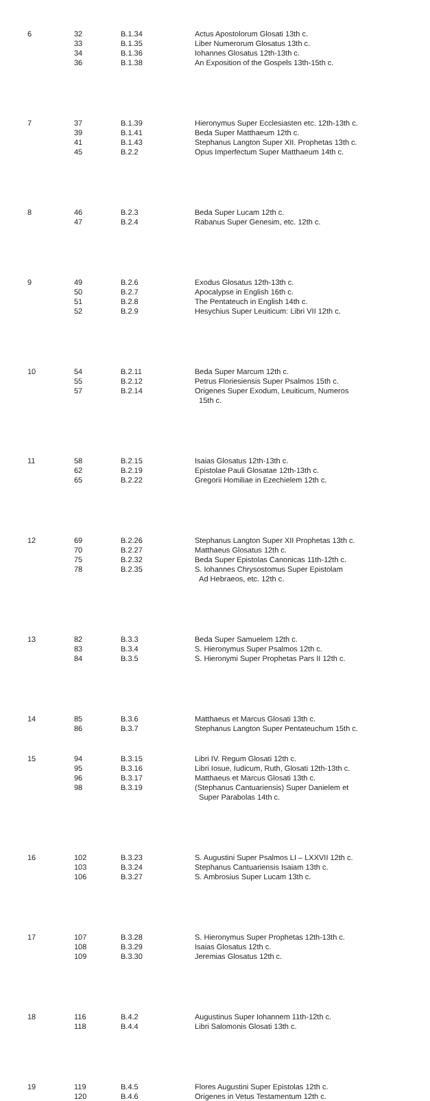| 6 | 32 33 34 36 | B.1.34 B.1.35 B.1.36 B.1.38 | Actus Apostolorum Glosati 13th c. Liber Numerorum Glosatus 13th c. Iohannes Glosatus 12th-13th c. An Exposition of the Gospels 13th-15th c. |
| 7 | 37 39 41 45 | B.1.39 B.1.41 B.1.43 B.2.2 | Hieronymus Super Ecclesiasten etc. 12th-13th c. Beda Super Matthaeum 12th c. Stephanus Langton Super XII. Prophetas 13th c. Opus Imperfectum Super Matthaeum 14th c. |
| 8 | 46 47 | B.2.3 B.2.4 | Beda Super Lucam 12th c. Rabanus Super Genesim, etc. 12th c. |
| 9 | 49 50 51 52 | B.2.6 B.2.7 B.2.8 B.2.9 | Exodus Glosatus 12th-13th c. Apocalypse in English 16th c. The Pentateuch in English 14th c. Hesychius Super Leuiticum: Libri VII 12th c. |
| 10 | 54 55 57 | B.2.11 B.2.12 B.2.14 | Beda Super Marcum 12th c. Petrus Floriesiensis Super Psalmos 15th c. Origenes Super Exodum, Leuiticum, Numeros 15th c. |
| 11 | 58 62 65 | B.2.15 B.2.19 B.2.22 | Isaias Glosatus 12th-13th c. Epistolae Pauli Glosatae 12th-13th c. Gregorii Homiliae in Ezechielem 12th c. |
| 12 | 69 70 75 78 | B.2.26 B.2.27 B.2.32 B.2.35 | Stephanus Langton Super XII Prophetas 13th c. Matthaeus Glosatus 12th c. Beda Super Epistolas Canonicas 11th-12th c. S. Iohannes Chrysostomus Super Epistolam Ad Hebraeos, etc. 12th c. |
| 13 | 82 83 84 | B.3.3 B.3.4 B.3.5 | Beda Super Samuelem 12th c. S. Hieronymus Super Psalmos 12th c. S. Hieronymi Super Prophetas Pars II 12th c. |
| 14 | 85 86 | B.3.6 B.3.7 | Matthaeus et Marcus Glosati 13th c. Stephanus Langton Super Pentateuchum 15th c. |
| 15 | 94 95 96 98 | B.3.15 B.3.16 B.3.17 B.3.19 | Libri IV. Regum Glosati 12th c. Libri Iosue, Iudicum, Ruth, Glosati 12th-13th c. Matthaeus et Marcus Glosati 13th c. (Stephanus Cantuariensis) Super Danielem et Super Parabolas 14th c. |
| 16 | 102 103 106 | B.3.23 B.3.24 B.3.27 | S. Augustini Super Psalmos LI – LXXVII 12th c. Stephanus Cantuariensis Isaiam 13th c. S. Ambrosius Super Lucam 13th c. |
| 17 | 107 108 109 | B.3.28 B.3.29 B.3.30 | S. Hieronymus Super Prophetas 12th-13th c. Isaias Glosatus 12th c. Jeremias Glosatus 12th c. |
| 18 | 116 118 | B.4.2 B.4.4 | Augustinus Super Iohannem 11th-12th c. Libri Salomonis Glosati 13th c. |
| 19 | 119 120 | B.4.5 B.4.6 | Flores Augustini Super Epistolas 12th c. Origenes in Vetus Testamentum 12th c. |